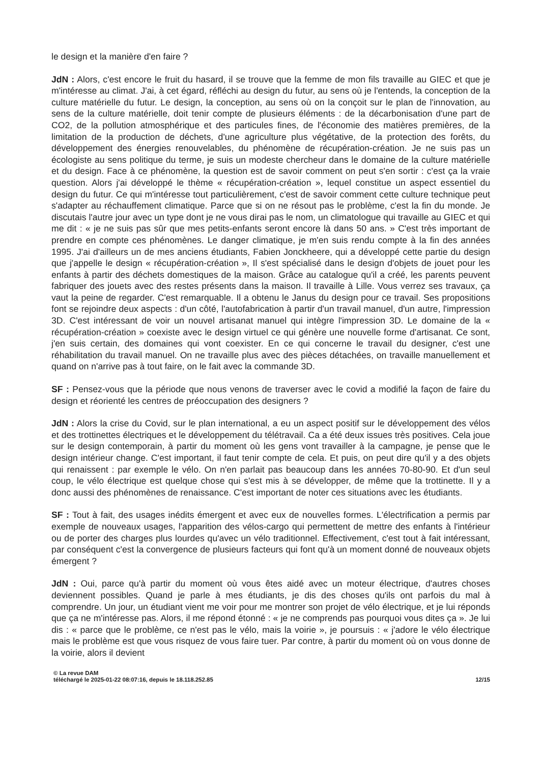le design et la manière d'en faire ?
JdN : Alors, c'est encore le fruit du hasard, il se trouve que la femme de mon fils travaille au GIEC et que je m'intéresse au climat. J'ai, à cet égard, réfléchi au design du futur, au sens où je l'entends, la conception de la culture matérielle du futur. Le design, la conception, au sens où on la conçoit sur le plan de l'innovation, au sens de la culture matérielle, doit tenir compte de plusieurs éléments : de la décarbonisation d'une part de CO2, de la pollution atmosphérique et des particules fines, de l'économie des matières premières, de la limitation de la production de déchets, d'une agriculture plus végétative, de la protection des forêts, du développement des énergies renouvelables, du phénomène de récupération-création. Je ne suis pas un écologiste au sens politique du terme, je suis un modeste chercheur dans le domaine de la culture matérielle et du design. Face à ce phénomène, la question est de savoir comment on peut s'en sortir : c'est ça la vraie question. Alors j'ai développé le thème « récupération-création », lequel constitue un aspect essentiel du design du futur. Ce qui m'intéresse tout particulièrement, c'est de savoir comment cette culture technique peut s'adapter au réchauffement climatique. Parce que si on ne résout pas le problème, c'est la fin du monde. Je discutais l'autre jour avec un type dont je ne vous dirai pas le nom, un climatologue qui travaille au GIEC et qui me dit : « je ne suis pas sûr que mes petits-enfants seront encore là dans 50 ans. » C'est très important de prendre en compte ces phénomènes. Le danger climatique, je m'en suis rendu compte à la fin des années 1995. J'ai d'ailleurs un de mes anciens étudiants, Fabien Jonckheere, qui a développé cette partie du design que j'appelle le design « récupération-création », Il s'est spécialisé dans le design d'objets de jouet pour les enfants à partir des déchets domestiques de la maison. Grâce au catalogue qu'il a créé, les parents peuvent fabriquer des jouets avec des restes présents dans la maison. Il travaille à Lille. Vous verrez ses travaux, ça vaut la peine de regarder. C'est remarquable. Il a obtenu le Janus du design pour ce travail. Ses propositions font se rejoindre deux aspects : d'un côté, l'autofabrication à partir d'un travail manuel, d'un autre, l'impression 3D. C'est intéressant de voir un nouvel artisanat manuel qui intègre l'impression 3D. Le domaine de la « récupération-création » coexiste avec le design virtuel ce qui génère une nouvelle forme d'artisanat. Ce sont, j'en suis certain, des domaines qui vont coexister. En ce qui concerne le travail du designer, c'est une réhabilitation du travail manuel. On ne travaille plus avec des pièces détachées, on travaille manuellement et quand on n'arrive pas à tout faire, on le fait avec la commande 3D.
SF : Pensez-vous que la période que nous venons de traverser avec le covid a modifié la façon de faire du design et réorienté les centres de préoccupation des designers ?
JdN : Alors la crise du Covid, sur le plan international, a eu un aspect positif sur le développement des vélos et des trottinettes électriques et le développement du télétravail. Ca a été deux issues très positives. Cela joue sur le design contemporain, à partir du moment où les gens vont travailler à la campagne, je pense que le design intérieur change. C'est important, il faut tenir compte de cela. Et puis, on peut dire qu'il y a des objets qui renaissent : par exemple le vélo. On n'en parlait pas beaucoup dans les années 70-80-90. Et d'un seul coup, le vélo électrique est quelque chose qui s'est mis à se développer, de même que la trottinette. Il y a donc aussi des phénomènes de renaissance. C'est important de noter ces situations avec les étudiants.
SF : Tout à fait, des usages inédits émergent et avec eux de nouvelles formes. L'électrification a permis par exemple de nouveaux usages, l'apparition des vélos-cargo qui permettent de mettre des enfants à l'intérieur ou de porter des charges plus lourdes qu'avec un vélo traditionnel. Effectivement, c'est tout à fait intéressant, par conséquent c'est la convergence de plusieurs facteurs qui font qu'à un moment donné de nouveaux objets émergent ?
JdN : Oui, parce qu'à partir du moment où vous êtes aidé avec un moteur électrique, d'autres choses deviennent possibles. Quand je parle à mes étudiants, je dis des choses qu'ils ont parfois du mal à comprendre. Un jour, un étudiant vient me voir pour me montrer son projet de vélo électrique, et je lui réponds que ça ne m'intéresse pas. Alors, il me répond étonné : « je ne comprends pas pourquoi vous dites ça ». Je lui dis : « parce que le problème, ce n'est pas le vélo, mais la voirie », je poursuis : « j'adore le vélo électrique mais le problème est que vous risquez de vous faire tuer. Par contre, à partir du moment où on vous donne de la voirie, alors il devient
© La revue DAM
téléchargé le 2025-01-22 08:07:16, depuis le 18.118.252.85 12/15